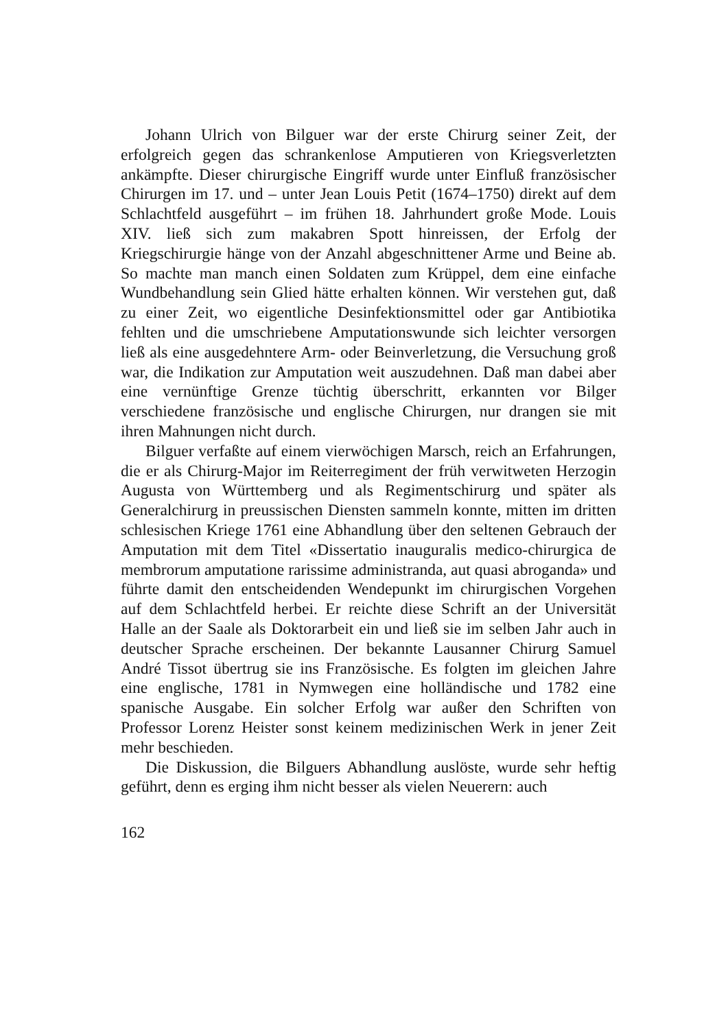Johann Ulrich von Bilguer war der erste Chirurg seiner Zeit, der erfolgreich gegen das schrankenlose Amputieren von Kriegsverletzten ankämpfte. Dieser chirurgische Eingriff wurde unter Einfluß französischer Chirurgen im 17. und – unter Jean Louis Petit (1674–1750) direkt auf dem Schlachtfeld ausgeführt – im frühen 18. Jahrhundert große Mode. Louis XIV. ließ sich zum makabren Spott hinreissen, der Erfolg der Kriegschirurgie hänge von der Anzahl abgeschnittener Arme und Beine ab. So machte man manch einen Soldaten zum Krüppel, dem eine einfache Wundbehandlung sein Glied hätte erhalten können. Wir verstehen gut, daß zu einer Zeit, wo eigentliche Desinfektionsmittel oder gar Antibiotika fehlten und die umschriebene Amputationswunde sich leichter versorgen ließ als eine ausgedehntere Arm- oder Beinverletzung, die Versuchung groß war, die Indikation zur Amputation weit auszudehnen. Daß man dabei aber eine vernünftige Grenze tüchtig überschritt, erkannten vor Bilger verschiedene französische und englische Chirurgen, nur drangen sie mit ihren Mahnungen nicht durch.
Bilguer verfaßte auf einem vierwöchigen Marsch, reich an Erfahrungen, die er als Chirurg-Major im Reiterregiment der früh verwitweten Herzogin Augusta von Württemberg und als Regimentschirurg und später als Generalchirurg in preussischen Diensten sammeln konnte, mitten im dritten schlesischen Kriege 1761 eine Abhandlung über den seltenen Gebrauch der Amputation mit dem Titel «Dissertatio inauguralis medico-chirurgica de membrorum amputatione rarissime administranda, aut quasi abroganda» und führte damit den entscheidenden Wendepunkt im chirurgischen Vorgehen auf dem Schlachtfeld herbei. Er reichte diese Schrift an der Universität Halle an der Saale als Doktorarbeit ein und ließ sie im selben Jahr auch in deutscher Sprache erscheinen. Der bekannte Lausanner Chirurg Samuel André Tissot übertrug sie ins Französische. Es folgten im gleichen Jahre eine englische, 1781 in Nymwegen eine holländische und 1782 eine spanische Ausgabe. Ein solcher Erfolg war außer den Schriften von Professor Lorenz Heister sonst keinem medizinischen Werk in jener Zeit mehr beschieden.
Die Diskussion, die Bilguers Abhandlung auslöste, wurde sehr heftig geführt, denn es erging ihm nicht besser als vielen Neuerern: auch
162